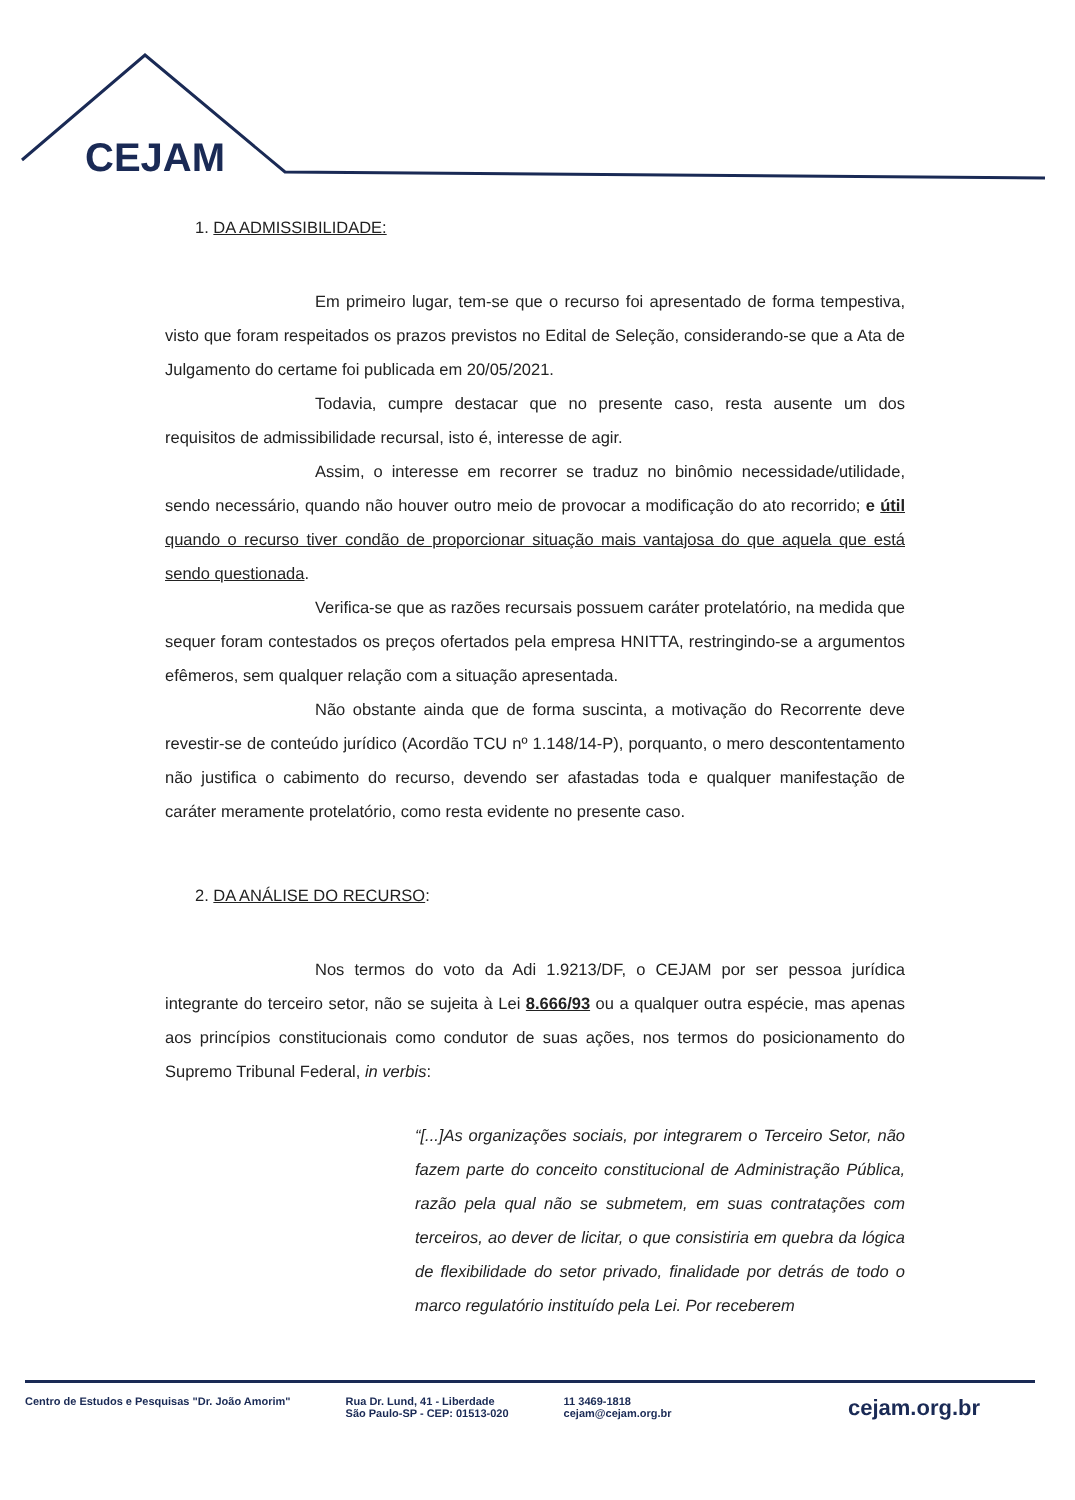CEJAM
1. DA ADMISSIBILIDADE:
Em primeiro lugar, tem-se que o recurso foi apresentado de forma tempestiva, visto que foram respeitados os prazos previstos no Edital de Seleção, considerando-se que a Ata de Julgamento do certame foi publicada em 20/05/2021.
Todavia, cumpre destacar que no presente caso, resta ausente um dos requisitos de admissibilidade recursal, isto é, interesse de agir.
Assim, o interesse em recorrer se traduz no binômio necessidade/utilidade, sendo necessário, quando não houver outro meio de provocar a modificação do ato recorrido; e útil quando o recurso tiver condão de proporcionar situação mais vantajosa do que aquela que está sendo questionada.
Verifica-se que as razões recursais possuem caráter protelatório, na medida que sequer foram contestados os preços ofertados pela empresa HNITTA, restringindo-se a argumentos efêmeros, sem qualquer relação com a situação apresentada.
Não obstante ainda que de forma suscinta, a motivação do Recorrente deve revestir-se de conteúdo jurídico (Acordão TCU nº 1.148/14-P), porquanto, o mero descontentamento não justifica o cabimento do recurso, devendo ser afastadas toda e qualquer manifestação de caráter meramente protelatório, como resta evidente no presente caso.
2. DA ANÁLISE DO RECURSO:
Nos termos do voto da Adi 1.9213/DF, o CEJAM por ser pessoa jurídica integrante do terceiro setor, não se sujeita à Lei 8.666/93 ou a qualquer outra espécie, mas apenas aos princípios constitucionais como condutor de suas ações, nos termos do posicionamento do Supremo Tribunal Federal, in verbis:
“[...]As organizações sociais, por integrarem o Terceiro Setor, não fazem parte do conceito constitucional de Administração Pública, razão pela qual não se submetem, em suas contratações com terceiros, ao dever de licitar, o que consistiria em quebra da lógica de flexibilidade do setor privado, finalidade por detrás de todo o marco regulatório instituído pela Lei. Por receberem
Centro de Estudos e Pesquisas "Dr. João Amorim"
Rua Dr. Lund, 41 - Liberdade
São Paulo-SP - CEP: 01513-020
11 3469-1818
cejam@cejam.org.br
cejam.org.br